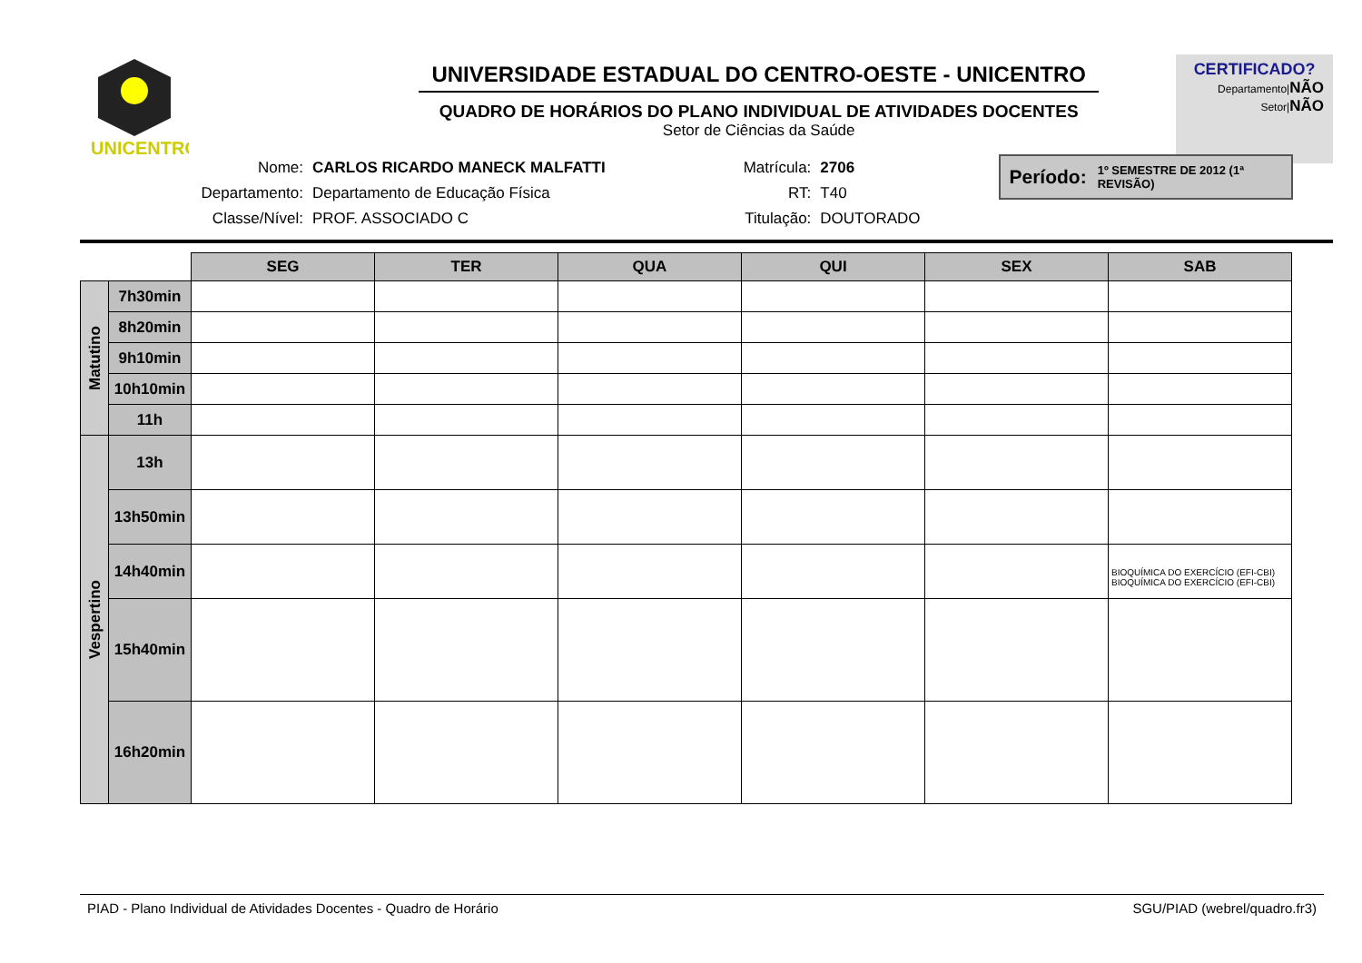UNICENTRO
UNIVERSIDADE ESTADUAL DO CENTRO-OESTE - UNICENTRO
QUADRO DE HORÁRIOS DO PLANO INDIVIDUAL DE ATIVIDADES DOCENTES
Setor de Ciências da Saúde
CERTIFICADO?
Departamento|NÃO
Setor|NÃO
| Nome: | CARLOS RICARDO MANECK MALFATTI |
| Departamento: | Departamento de Educação Física |
| Classe/Nível: | PROF. ASSOCIADO C |
| Matrícula: | 2706 |
| RT: | T40 |
| Titulação: | DOUTORADO |
Período: 1º SEMESTRE DE 2012 (1ª REVISÃO)
| | | SEG | TER | QUA | QUI | SEX | SAB |
| Matutino | 7h30min | | | | | | |
| | 8h20min | | | | | | |
| | 9h10min | | | | | | |
| | 10h10min | | | | | | |
| | 11h | | | | | | |
| Vespertino | 13h | | | | | | |
| | 13h50min | | | | | | |
| | 14h40min | | | | | | BIOQUÍMICA DO EXERCÍCIO (EFI-CBI) BIOQUÍMICA DO EXERCÍCIO (EFI-CBI) |
| | 15h40min | | | | | | |
| | 16h20min | | | | | | |
PIAD - Plano Individual de Atividades Docentes - Quadro de Horário SGU/PIAD (webrel/quadro.fr3)